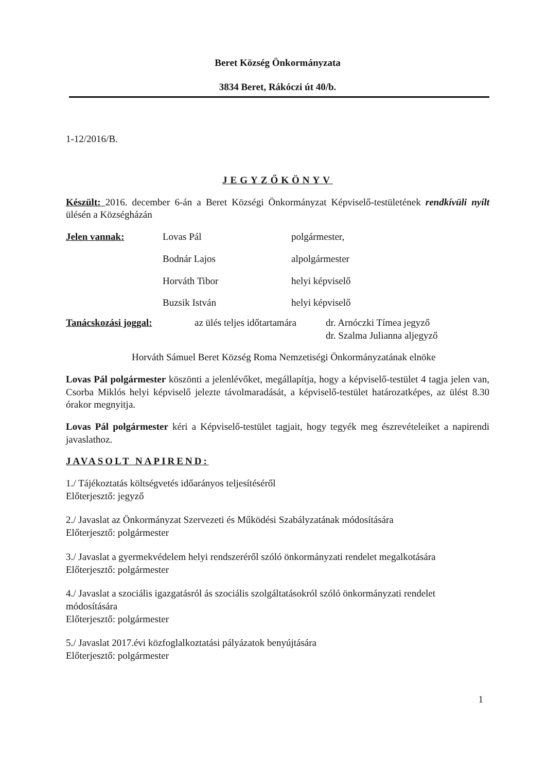Beret Község Önkormányzata
3834 Beret, Rákóczi út 40/b.
1-12/2016/B.
JEGYZŐKÖNYV
Készült: 2016. december 6-án a Beret Községi Önkormányzat Képviselő-testületének rendkívüli nyílt ülésén a Községházán
Jelen vannak: Lovas Pál polgármester,
Bodnár Lajos alpolgármester
Horváth Tibor helyi képviselő
Buzsik István helyi képviselő
Tanácskozási joggal: az ülés teljes időtartamára dr. Arnóczki Tímea jegyző
dr. Szalma Julianna aljegyző
Horváth Sámuel Beret Község Roma Nemzetiségi Önkormányzatának elnöke
Lovas Pál polgármester köszönti a jelenlévőket, megállapítja, hogy a képviselő-testület 4 tagja jelen van, Csorba Miklós helyi képviselő jelezte távolmaradását, a képviselő-testület határozatképes, az ülést 8.30 órakor megnyitja.
Lovas Pál polgármester kéri a Képviselő-testület tagjait, hogy tegyék meg észrevételeiket a napirendi javaslathoz.
JAVASOLT NAPIREND:
1./ Tájékoztatás költségvetés időarányos teljesítéséről
Előterjesztő: jegyző
2./ Javaslat az Önkormányzat Szervezeti és Működési Szabályzatának módosítására
Előterjesztő: polgármester
3./ Javaslat a gyermekvédelem helyi rendszeréről szóló önkormányzati rendelet megalkotására
Előterjesztő: polgármester
4./ Javaslat a szociális igazgatásról ás szociális szolgáltatásokról szóló önkormányzati rendelet módosítására
Előterjesztő: polgármester
5./ Javaslat 2017.évi közfoglalkoztatási pályázatok benyújtására
Előterjesztő: polgármester
1